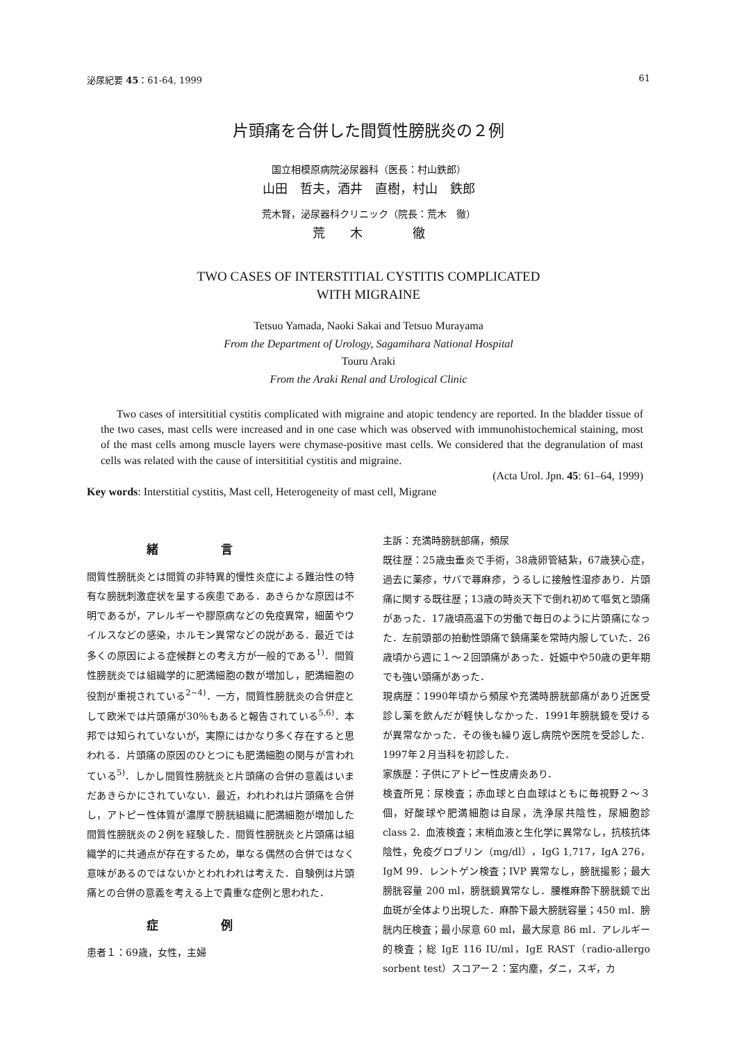泌尿紀要 45：61-64, 1999 61
片頭痛を合併した間質性膀胱炎の２例
国立相模原病院泌尿器科（医長：村山鉄郎）
山田　哲夫，酒井　直樹，村山　鉄郎
荒木腎，泌尿器科クリニック（院長：荒木　徹）
荒　　木　　　　徹
TWO CASES OF INTERSTITIAL CYSTITIS COMPLICATED
WITH MIGRAINE
Tetsuo Yamada, Naoki Sakai and Tetsuo Murayama
From the Department of Urology, Sagamihara National Hospital
Touru Araki
From the Araki Renal and Urological Clinic
Two cases of intersititial cystitis complicated with migraine and atopic tendency are reported. In the bladder tissue of the two cases, mast cells were increased and in one case which was observed with immunohistochemical staining, most of the mast cells among muscle layers were chymase-positive mast cells. We considered that the degranulation of mast cells was related with the cause of intersititial cystitis and migraine.
(Acta Urol. Jpn. 45: 61–64, 1999)
Key words: Interstitial cystitis, Mast cell, Heterogeneity of mast cell, Migrane
緒言
間質性膀胱炎とは間質の非特異的慢性炎症による難治性の特有な膀胱刺激症状を呈する疾患である．あきらかな原因は不明であるが，アレルギーや膠原病などの免疫異常，細菌やウイルスなどの感染，ホルモン異常などの説がある．最近では多くの原因による症候群との考え方が一般的である<sup>1)</sup>．間質性膀胱炎では組織学的に肥満細胞の数が増加し，肥満細胞の役割が重視されている<sup>2~4)</sup>．一方，間質性膀胱炎の合併症として欧米では片頭痛が30％もあると報告されている<sup>5,6)</sup>．本邦では知られていないが，実際にはかなり多く存在すると思われる．片頭痛の原因のひとつにも肥満細胞の関与が言われている<sup>5)</sup>．しかし間質性膀胱炎と片頭痛の合併の意義はいまだあきらかにされていない．最近，われわれは片頭痛を合併し，アトピー性体質が濃厚で膀胱組織に肥満細胞が増加した間質性膀胱炎の２例を経験した．間質性膀胱炎と片頭痛は組織学的に共通点が存在するため，単なる偶然の合併ではなく意味があるのではないかとわれわれは考えた．自験例は片頭痛との合併の意義を考える上で貴重な症例と思われた．
症例
患者１：69歳，女性，主婦
主訴：充満時膀胱部痛，頻尿
既往歴：25歳虫垂炎で手術，38歳卵管結紮，67歳狭心症，過去に薬疹，サバで蕁麻疹，うるしに接触性湿疹あり．片頭痛に関する既往歴；13歳の時炎天下で倒れ初めて嘔気と頭痛があった．17歳頃高温下の労働で毎日のように片頭痛になった．左前頭部の拍動性頭痛で鎮痛薬を常時内服していた．26歳頃から週に１～２回頭痛があった．妊娠中や50歳の更年期でも強い頭痛があった．
現病歴：1990年頃から頻尿や充満時膀胱部痛があり近医受診し薬を飲んだが軽快しなかった．1991年膀胱鏡を受けるが異常なかった．その後も繰り返し病院や医院を受診した．1997年２月当科を初診した．
家族歴：子供にアトピー性皮膚炎あり．
検査所見：尿検査；赤血球と白血球はともに毎視野２～３個，好酸球や肥満細胞は自尿，洗浄尿共陰性，尿細胞診 class 2．血液検査；末梢血液と生化学に異常なし，抗核抗体陰性，免疫グロブリン（mg/dl），IgG 1,717，IgA 276，IgM 99．レントゲン検査；IVP 異常なし，膀胱撮影；最大膀胱容量 200 ml，膀胱鏡異常なし．腰椎麻酔下膀胱鏡で出血斑が全体より出現した．麻酔下最大膀胱容量；450 ml．膀胱内圧検査；最小尿意 60 ml，最大尿意 86 ml．アレルギー的検査；総 IgE 116 IU/ml，IgE RAST（radio-allergo sorbent test）スコアー２：室内塵，ダニ，スギ，カ